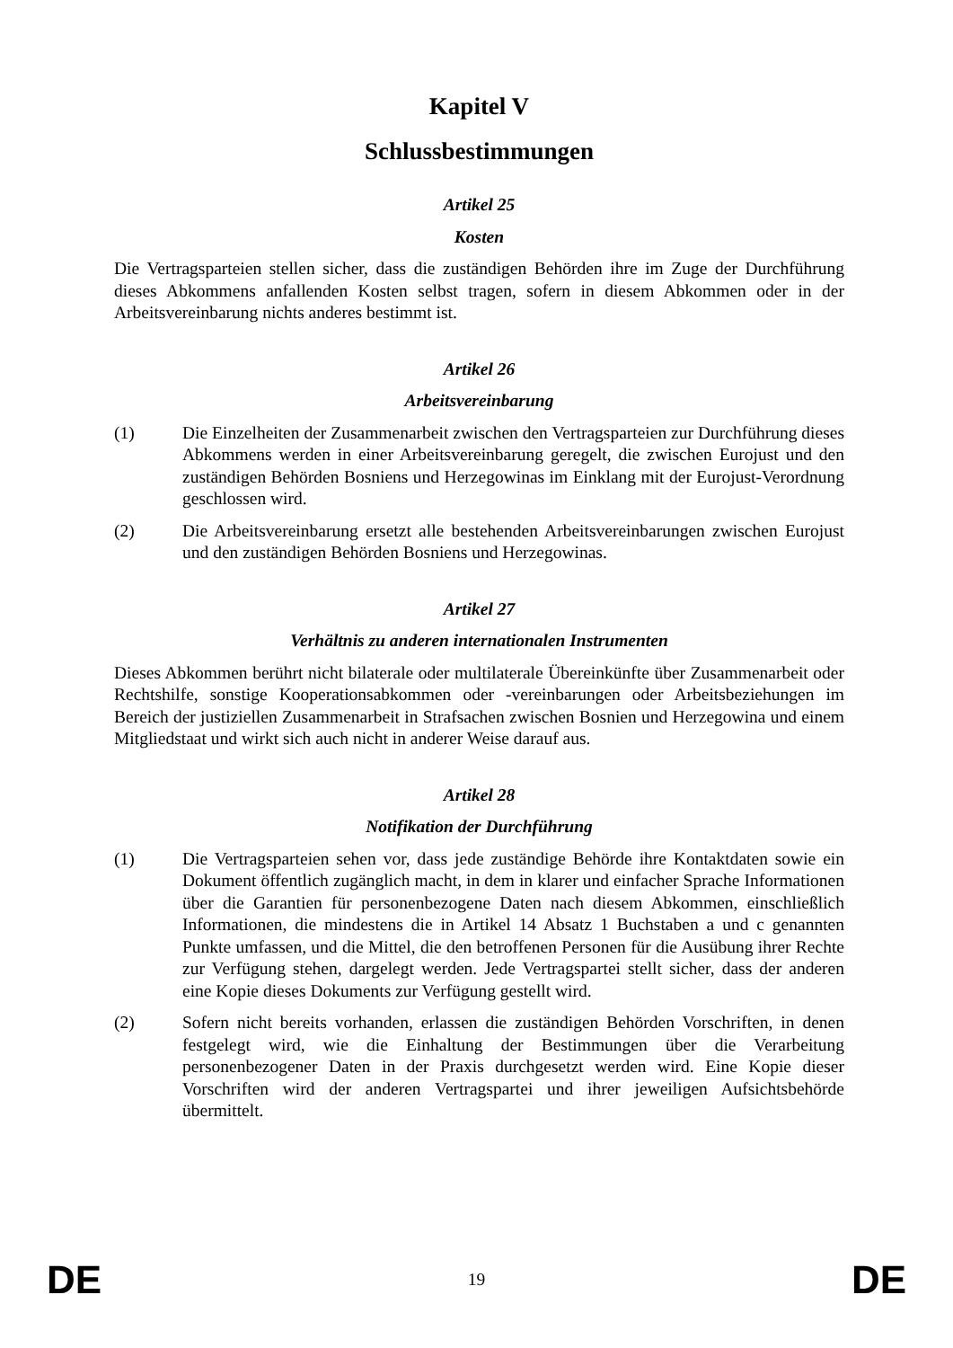Kapitel V
Schlussbestimmungen
Artikel 25
Kosten
Die Vertragsparteien stellen sicher, dass die zuständigen Behörden ihre im Zuge der Durchführung dieses Abkommens anfallenden Kosten selbst tragen, sofern in diesem Abkommen oder in der Arbeitsvereinbarung nichts anderes bestimmt ist.
Artikel 26
Arbeitsvereinbarung
(1) Die Einzelheiten der Zusammenarbeit zwischen den Vertragsparteien zur Durchführung dieses Abkommens werden in einer Arbeitsvereinbarung geregelt, die zwischen Eurojust und den zuständigen Behörden Bosniens und Herzegowinas im Einklang mit der Eurojust-Verordnung geschlossen wird.
(2) Die Arbeitsvereinbarung ersetzt alle bestehenden Arbeitsvereinbarungen zwischen Eurojust und den zuständigen Behörden Bosniens und Herzegowinas.
Artikel 27
Verhältnis zu anderen internationalen Instrumenten
Dieses Abkommen berührt nicht bilaterale oder multilaterale Übereinkünfte über Zusammenarbeit oder Rechtshilfe, sonstige Kooperationsabkommen oder -vereinbarungen oder Arbeitsbeziehungen im Bereich der justiziellen Zusammenarbeit in Strafsachen zwischen Bosnien und Herzegowina und einem Mitgliedstaat und wirkt sich auch nicht in anderer Weise darauf aus.
Artikel 28
Notifikation der Durchführung
(1) Die Vertragsparteien sehen vor, dass jede zuständige Behörde ihre Kontaktdaten sowie ein Dokument öffentlich zugänglich macht, in dem in klarer und einfacher Sprache Informationen über die Garantien für personenbezogene Daten nach diesem Abkommen, einschließlich Informationen, die mindestens die in Artikel 14 Absatz 1 Buchstaben a und c genannten Punkte umfassen, und die Mittel, die den betroffenen Personen für die Ausübung ihrer Rechte zur Verfügung stehen, dargelegt werden. Jede Vertragspartei stellt sicher, dass der anderen eine Kopie dieses Dokuments zur Verfügung gestellt wird.
(2) Sofern nicht bereits vorhanden, erlassen die zuständigen Behörden Vorschriften, in denen festgelegt wird, wie die Einhaltung der Bestimmungen über die Verarbeitung personenbezogener Daten in der Praxis durchgesetzt werden wird. Eine Kopie dieser Vorschriften wird der anderen Vertragspartei und ihrer jeweiligen Aufsichtsbehörde übermittelt.
DE 19 DE